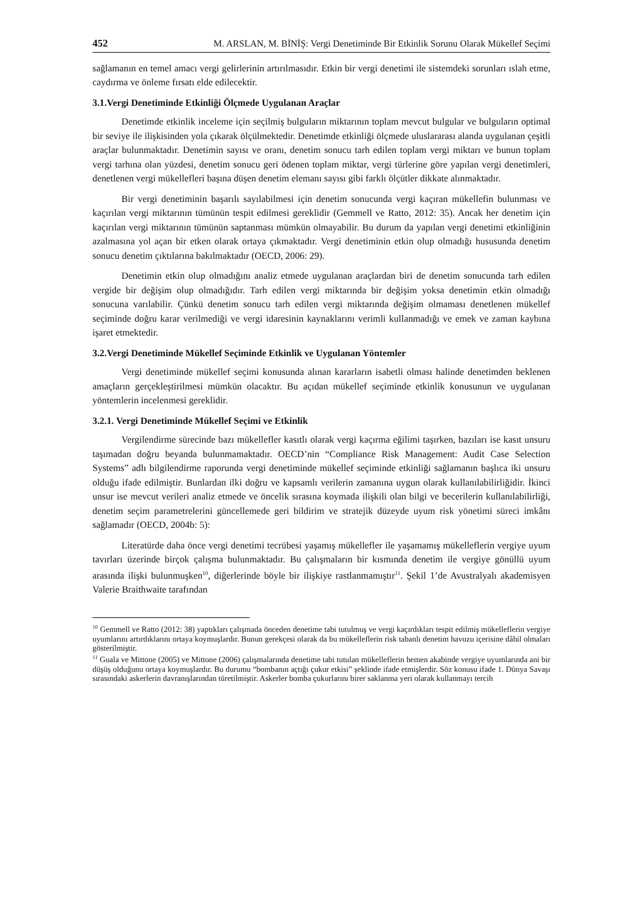452 M. ARSLAN, M. BİNİŞ: Vergi Denetiminde Bir Etkinlik Sorunu Olarak Mükellef Seçimi
sağlamanın en temel amacı vergi gelirlerinin artırılmasıdır. Etkin bir vergi denetimi ile sistemdeki sorunları ıslah etme, caydırma ve önleme fırsatı elde edilecektir.
3.1.Vergi Denetiminde Etkinliği Ölçmede Uygulanan Araçlar
Denetimde etkinlik inceleme için seçilmiş bulguların miktarının toplam mevcut bulgular ve bulguların optimal bir seviye ile ilişkisinden yola çıkarak ölçülmektedir. Denetimde etkinliği ölçmede uluslararası alanda uygulanan çeşitli araçlar bulunmaktadır. Denetimin sayısı ve oranı, denetim sonucu tarh edilen toplam vergi miktarı ve bunun toplam vergi tarhına olan yüzdesi, denetim sonucu geri ödenen toplam miktar, vergi türlerine göre yapılan vergi denetimleri, denetlenen vergi mükellefleri başına düşen denetim elemanı sayısı gibi farklı ölçütler dikkate alınmaktadır.
Bir vergi denetiminin başarılı sayılabilmesi için denetim sonucunda vergi kaçıran mükellefin bulunması ve kaçırılan vergi miktarının tümünün tespit edilmesi gereklidir (Gemmell ve Ratto, 2012: 35). Ancak her denetim için kaçırılan vergi miktarının tümünün saptanması mümkün olmayabilir. Bu durum da yapılan vergi denetimi etkinliğinin azalmasına yol açan bir etken olarak ortaya çıkmaktadır. Vergi denetiminin etkin olup olmadığı hususunda denetim sonucu denetim çıktılarına bakılmaktadır (OECD, 2006: 29).
Denetimin etkin olup olmadığını analiz etmede uygulanan araçlardan biri de denetim sonucunda tarh edilen vergide bir değişim olup olmadığıdır. Tarh edilen vergi miktarında bir değişim yoksa denetimin etkin olmadığı sonucuna varılabilir. Çünkü denetim sonucu tarh edilen vergi miktarında değişim olmaması denetlenen mükellef seçiminde doğru karar verilmediği ve vergi idaresinin kaynaklarını verimli kullanmadığı ve emek ve zaman kaybına işaret etmektedir.
3.2.Vergi Denetiminde Mükellef Seçiminde Etkinlik ve Uygulanan Yöntemler
Vergi denetiminde mükellef seçimi konusunda alınan kararların isabetli olması halinde denetimden beklenen amaçların gerçekleştirilmesi mümkün olacaktır. Bu açıdan mükellef seçiminde etkinlik konusunun ve uygulanan yöntemlerin incelenmesi gereklidir.
3.2.1. Vergi Denetiminde Mükellef Seçimi ve Etkinlik
Vergilendirme sürecinde bazı mükellefler kasıtlı olarak vergi kaçırma eğilimi taşırken, bazıları ise kasıt unsuru taşımadan doğru beyanda bulunmamaktadır. OECD’nin “Compliance Risk Management: Audit Case Selection Systems” adlı bilgilendirme raporunda vergi denetiminde mükellef seçiminde etkinliği sağlamanın başlıca iki unsuru olduğu ifade edilmiştir. Bunlardan ilki doğru ve kapsamlı verilerin zamanına uygun olarak kullanılabilirliğidir. İkinci unsur ise mevcut verileri analiz etmede ve öncelik sırasına koymada ilişkili olan bilgi ve becerilerin kullanılabilirliği, denetim seçim parametrelerini güncellemede geri bildirim ve stratejik düzeyde uyum risk yönetimi süreci imkânı sağlamadır (OECD, 2004b: 5):
Literatürde daha önce vergi denetimi tecrübesi yaşamış mükellefler ile yaşamamış mükelleflerin vergiye uyum tavırları üzerinde birçok çalışma bulunmaktadır. Bu çalışmaların bir kısmında denetim ile vergiye gönüllü uyum arasında ilişki bulunmuşken<sup>10</sup>, diğerlerinde böyle bir ilişkiye rastlanmamıştır<sup>11</sup>. Şekil 1’de Avustralyalı akademisyen Valerie Braithwaite tarafından
<sup>10</sup> Gemmell ve Ratto (2012: 38) yaptıkları çalışmada önceden denetime tabi tutulmuş ve vergi kaçırdıkları tespit edilmiş mükelleflerin vergiye uyumlarını artırdıklarını ortaya koymuşlardır. Bunun gerekçesi olarak da bu mükelleflerin risk tabanlı denetim havuzu içerisine dâhil olmaları gösterilmiştir.
<sup>11</sup> Guala ve Mittone (2005) ve Mittone (2006) çalışmalarında denetime tabi tutulan mükelleflerin hemen akabinde vergiye uyumlarında ani bir düşüş olduğunu ortaya koymuşlardır. Bu durumu “bombanın açtığı çukur etkisi” şeklinde ifade etmişlerdir. Söz konusu ifade 1. Dünya Savaşı sırasındaki askerlerin davranışlarından türetilmiştir. Askerler bomba çukurlarını birer saklanma yeri olarak kullanmayı tercih